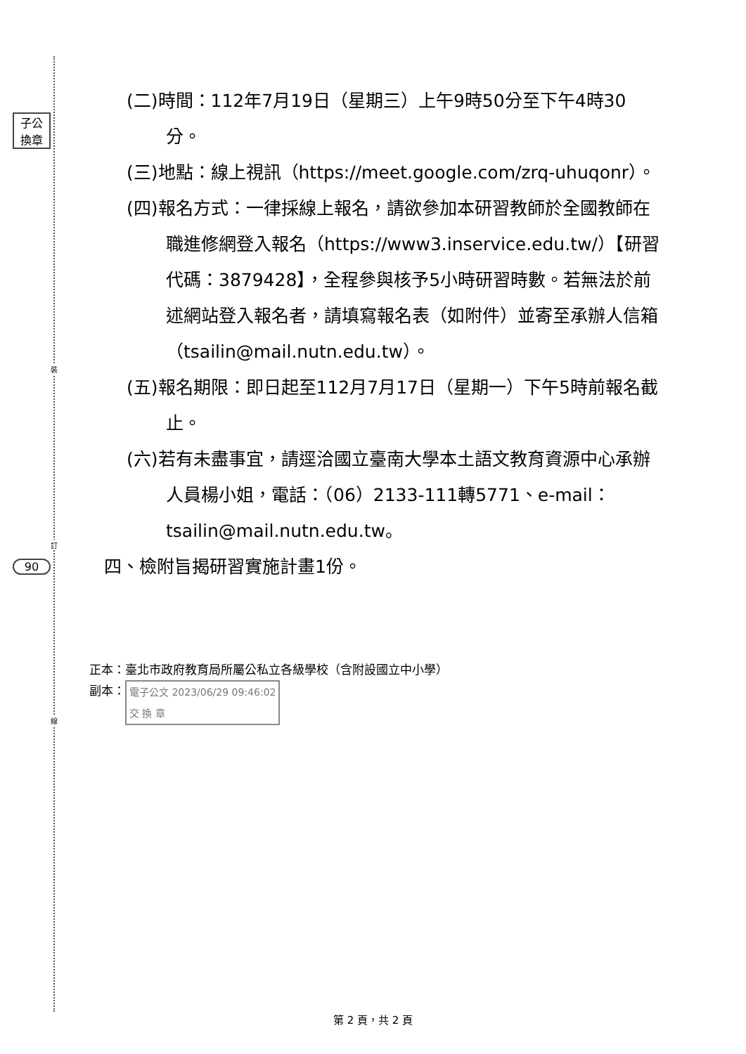裝
訂
線
子公
換章
90
(二)時間：112年7月19日（星期三）上午9時50分至下午4時30分。
(三)地點：線上視訊（https://meet.google.com/zrq-uhuqonr）。
(四)報名方式：一律採線上報名，請欲參加本研習教師於全國教師在職進修網登入報名（https://www3.inservice.edu.tw/）【研習代碼：3879428】，全程參與核予5小時研習時數。若無法於前述網站登入報名者，請填寫報名表（如附件）並寄至承辦人信箱（tsailin@mail.nutn.edu.tw）。
(五)報名期限：即日起至112月7月17日（星期一）下午5時前報名截止。
(六)若有未盡事宜，請逕洽國立臺南大學本土語文教育資源中心承辦人員楊小姐，電話：（06）2133-111轉5771、e-mail：tsailin@mail.nutn.edu.tw。
四、檢附旨揭研習實施計畫1份。
正本：臺北市政府教育局所屬公私立各級學校（含附設國立中小學）
副本： 電子公文 2023/06/29 09:46:02
交 換 章
第 2 頁，共 2 頁